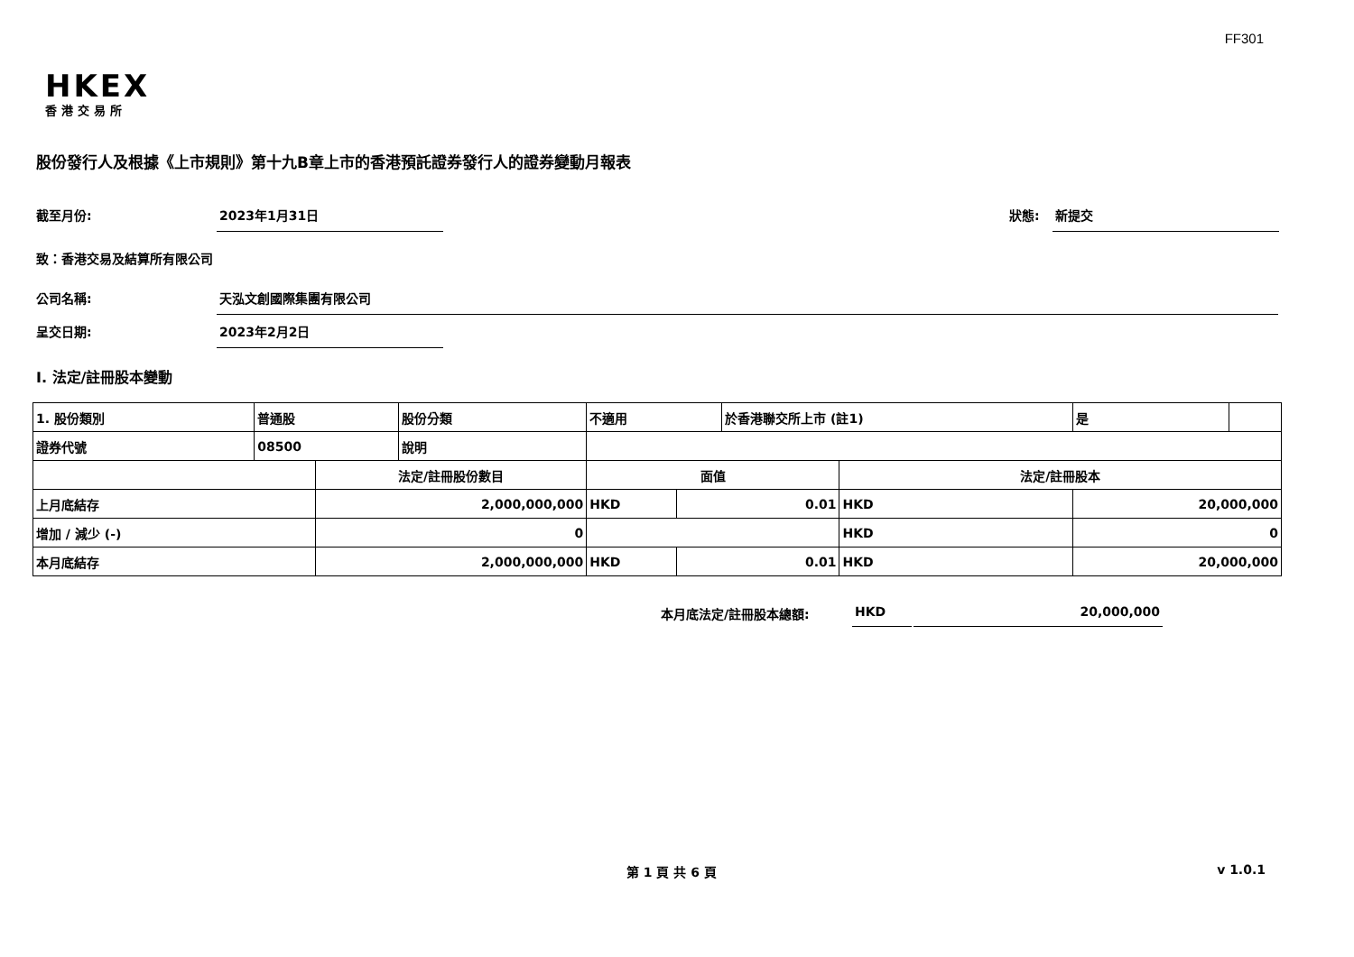FF301
HKEX
香港交易所
股份發行人及根據《上市規則》第十九B章上市的香港預託證券發行人的證券變動月報表
截至月份: 2023年1月31日
狀態: 新提交
致：香港交易及結算所有限公司
公司名稱: 天泓文創國際集團有限公司
呈交日期: 2023年2月2日
I. 法定/註冊股本變動
| 1. 股份類別 | 普通股 | | 股份分類 | 不適用 | | | 於香港聯交所上市 (註1) | | 是 | |
| 證券代號 | 08500 | | 說明 | | | | | | | |
| | | 法定/註冊股份數目 | | | 面值 | | | 法定/註冊股本 | | |
| 上月底結存 | | 2,000,000,000 | | | HKD | 0.01 | | HKD | 20,000,000 | |
| 增加 / 減少 (-) | | 0 | | | | | | HKD | 0 | |
| 本月底結存 | | 2,000,000,000 | | | HKD | 0.01 | | HKD | 20,000,000 | |
本月底法定/註冊股本總額: HKD 20,000,000
第 1 頁 共 6 頁 v 1.0.1